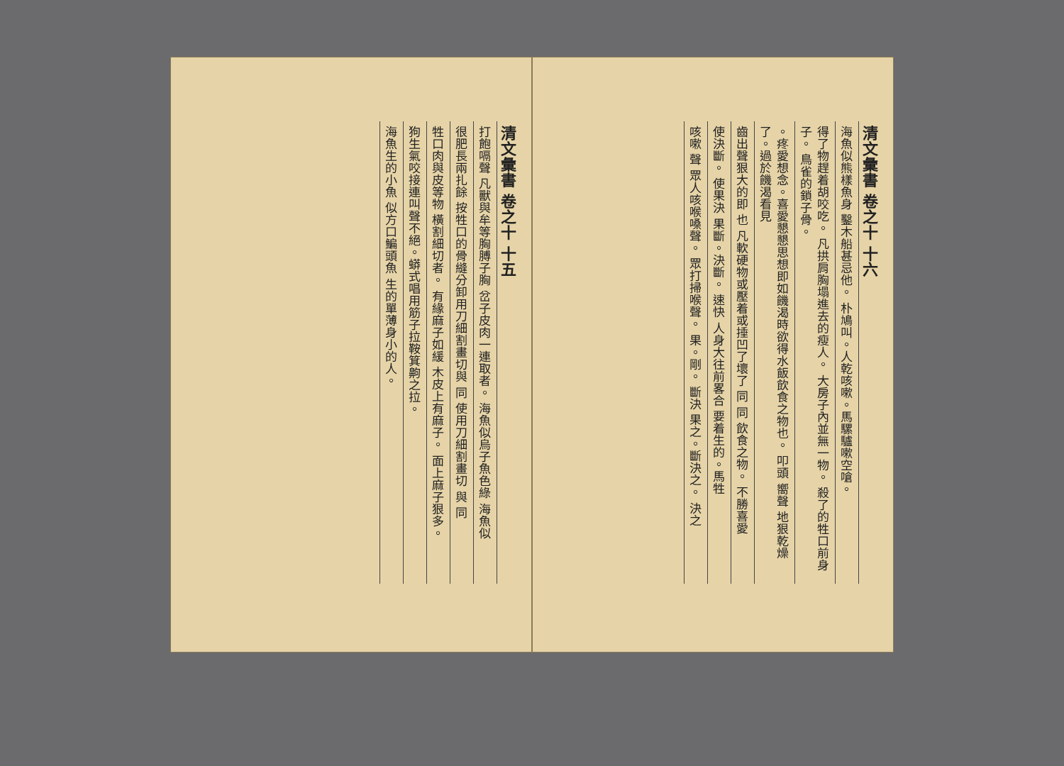清文彙書 卷之十 十五
打飽嗝聲 凡獸與牟等胸膊子胸 岔子皮肉一連取者。 海魚似烏子魚色綠 海魚似
很肥長兩扎餘 按牲口的骨縫分卸用刀細割畫切與 同 使用刀細割畫切 與 同
牲口肉與皮等物 橫割細切者。 有緣麻子如緩 木皮上有麻子。 面上麻子狠多。
狗生氣咬接連叫聲不絕。蟒式唱用筋子拉鞍箕齁之拉。
海魚生的小魚 似方口鯿頭魚 生的單薄身小的人。
清文彙書 卷之十 十六
海魚似熊樣魚身 鑿木船甚忌他。 朴鳩叫。人乾咳嗽。馬騾驢嗽空嗆。
得了物趕着胡咬吃。 凡拱肩胸塌進去的瘦人。 大房子內並無一物。 殺了的牲口前身子。 鳥雀的鎖子骨。
。疼愛想念。喜愛懇懇思想即如饑渴時欲得水飯飲食之物也。 叩頭 嚮聲 地狠乾燥了。過於饑渴看見
齒出聲狠大的即 也 凡軟硬物或壓着或捶凹了壞了 同 同 飲食之物。 不勝喜愛
使決斷。 使果決 果斷。決斷。 速快 人身大往前畧合 要着生的。馬牲
咳嗽 聲 眾人咳喉嗓聲。 眾打掃喉聲。 果。剛。 斷決 果之。斷決之。 決之